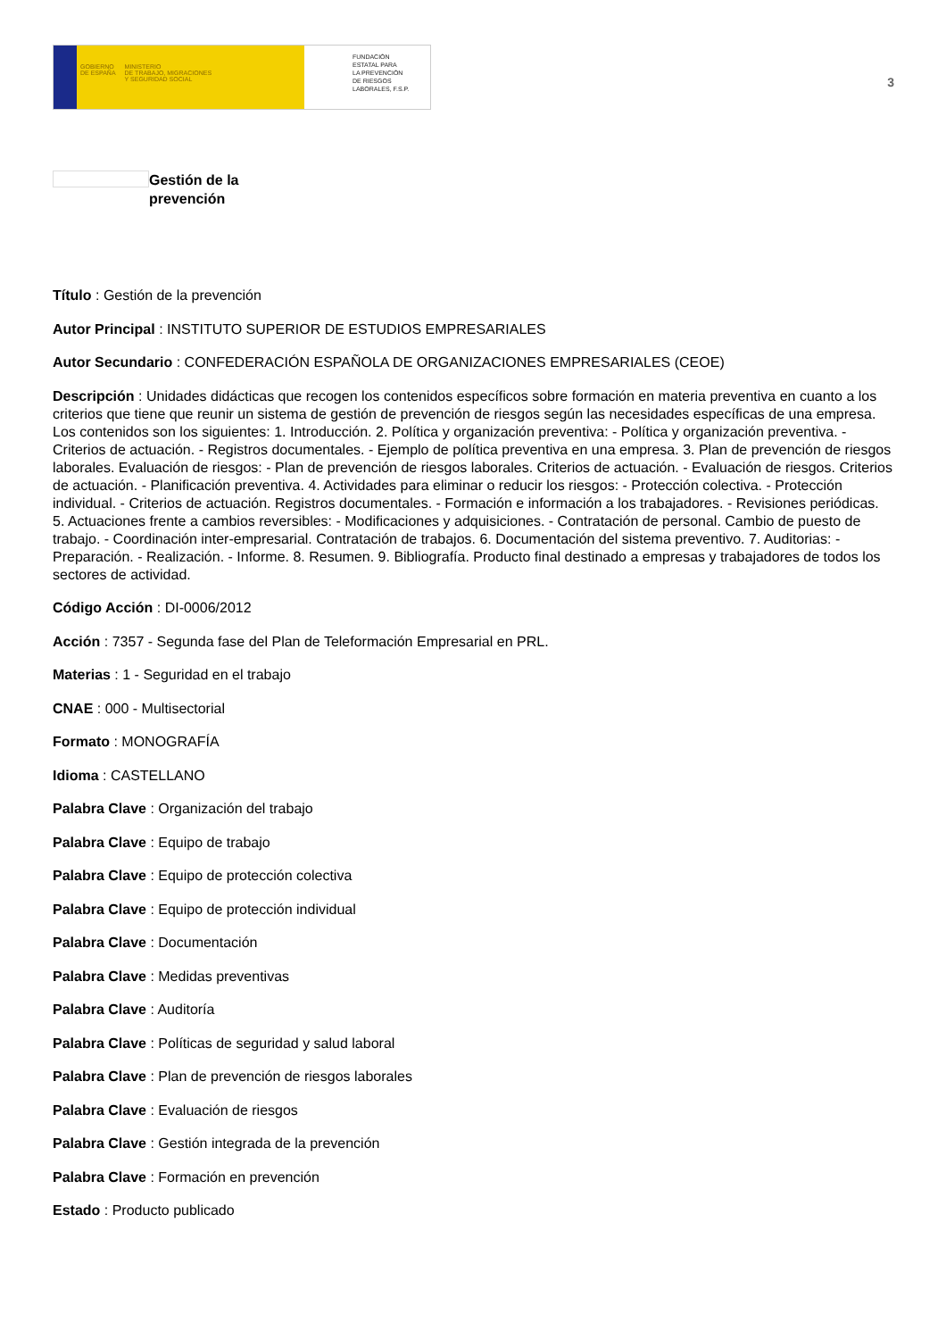GOBIERNO
DE ESPAÑA MINISTERIO
DE TRABAJO, MIGRACIONES
Y SEGURIDAD SOCIAL
FUNDACIÓN
ESTATAL PARA
LA PREVENCIÓN
DE RIESGOS
LABORALES, F.S.P.
3
Gestión de la
prevención
Título : Gestión de la prevención
Autor Principal : INSTITUTO SUPERIOR DE ESTUDIOS EMPRESARIALES
Autor Secundario : CONFEDERACIÓN ESPAÑOLA DE ORGANIZACIONES EMPRESARIALES (CEOE)
Descripción : Unidades didácticas que recogen los contenidos específicos sobre formación en materia preventiva en cuanto a los criterios que tiene que reunir un sistema de gestión de prevención de riesgos según las necesidades específicas de una empresa. Los contenidos son los siguientes: 1. Introducción. 2. Política y organización preventiva: - Política y organización preventiva. - Criterios de actuación. - Registros documentales. - Ejemplo de política preventiva en una empresa. 3. Plan de prevención de riesgos laborales. Evaluación de riesgos: - Plan de prevención de riesgos laborales. Criterios de actuación. - Evaluación de riesgos. Criterios de actuación. - Planificación preventiva. 4. Actividades para eliminar o reducir los riesgos: - Protección colectiva. - Protección individual. - Criterios de actuación. Registros documentales. - Formación e información a los trabajadores. - Revisiones periódicas. 5. Actuaciones frente a cambios reversibles: - Modificaciones y adquisiciones. - Contratación de personal. Cambio de puesto de trabajo. - Coordinación inter-empresarial. Contratación de trabajos. 6. Documentación del sistema preventivo. 7. Auditorias: - Preparación. - Realización. - Informe. 8. Resumen. 9. Bibliografía. Producto final destinado a empresas y trabajadores de todos los sectores de actividad.
Código Acción : DI-0006/2012
Acción : 7357 - Segunda fase del Plan de Teleformación Empresarial en PRL.
Materias : 1 - Seguridad en el trabajo
CNAE : 000 - Multisectorial
Formato : MONOGRAFÍA
Idioma : CASTELLANO
Palabra Clave : Organización del trabajo
Palabra Clave : Equipo de trabajo
Palabra Clave : Equipo de protección colectiva
Palabra Clave : Equipo de protección individual
Palabra Clave : Documentación
Palabra Clave : Medidas preventivas
Palabra Clave : Auditoría
Palabra Clave : Políticas de seguridad y salud laboral
Palabra Clave : Plan de prevención de riesgos laborales
Palabra Clave : Evaluación de riesgos
Palabra Clave : Gestión integrada de la prevención
Palabra Clave : Formación en prevención
Estado : Producto publicado